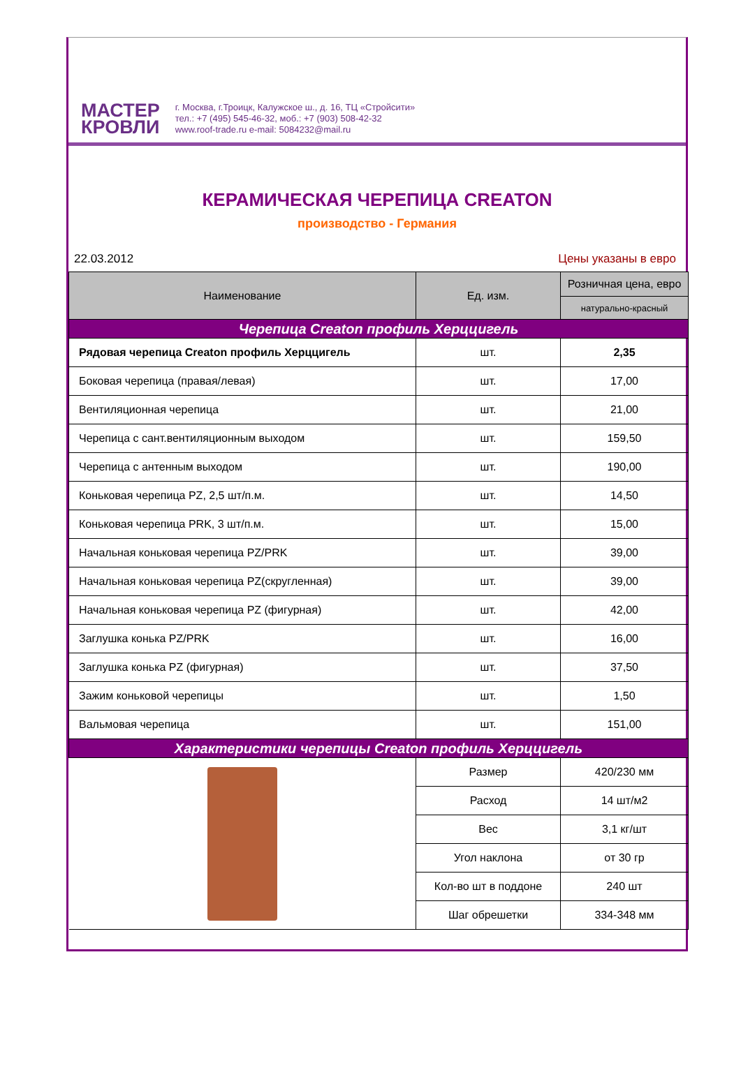МАСТЕР
КРОВЛИ
г. Москва, г.Троицк, Калужское ш., д. 16, ТЦ «Стройсити»
тел.: +7 (495) 545-46-32, моб.: +7 (903) 508-42-32
www.roof-trade.ru e-mail: 5084232@mail.ru
КЕРАМИЧЕСКАЯ ЧЕРЕПИЦА CREATON
производство - Германия
22.03.2012 Цены указаны в евро
| Наименование | Ед. изм. | Розничная цена, евро |
| --- | --- | --- |
| | | натурально-красный |
| Черепица Creaton профиль Херццигель | | |
| Рядовая черепица Creaton профиль Херццигель | шт. | 2,35 |
| Боковая черепица (правая/левая) | шт. | 17,00 |
| Вентиляционная черепица | шт. | 21,00 |
| Черепица с сант.вентиляционным выходом | шт. | 159,50 |
| Черепица с антенным выходом | шт. | 190,00 |
| Коньковая черепица PZ, 2,5 шт/п.м. | шт. | 14,50 |
| Коньковая черепица PRK, 3 шт/п.м. | шт. | 15,00 |
| Начальная коньковая черепица PZ/PRK | шт. | 39,00 |
| Начальная коньковая черепица PZ(скругленная) | шт. | 39,00 |
| Начальная коньковая черепица PZ (фигурная) | шт. | 42,00 |
| Заглушка конька PZ/PRK | шт. | 16,00 |
| Заглушка конька PZ (фигурная) | шт. | 37,50 |
| Зажим коньковой черепицы | шт. | 1,50 |
| Вальмовая черепица | шт. | 151,00 |
| Характеристики черепицы Creaton профиль Херццигель | | |
| | Размер | 420/230 мм |
| | Расход | 14 шт/м2 |
| | Вес | 3,1 кг/шт |
| | Угол наклона | от 30 гр |
| | Кол-во шт в поддоне | 240 шт |
| | Шаг обрешетки | 334-348 мм |